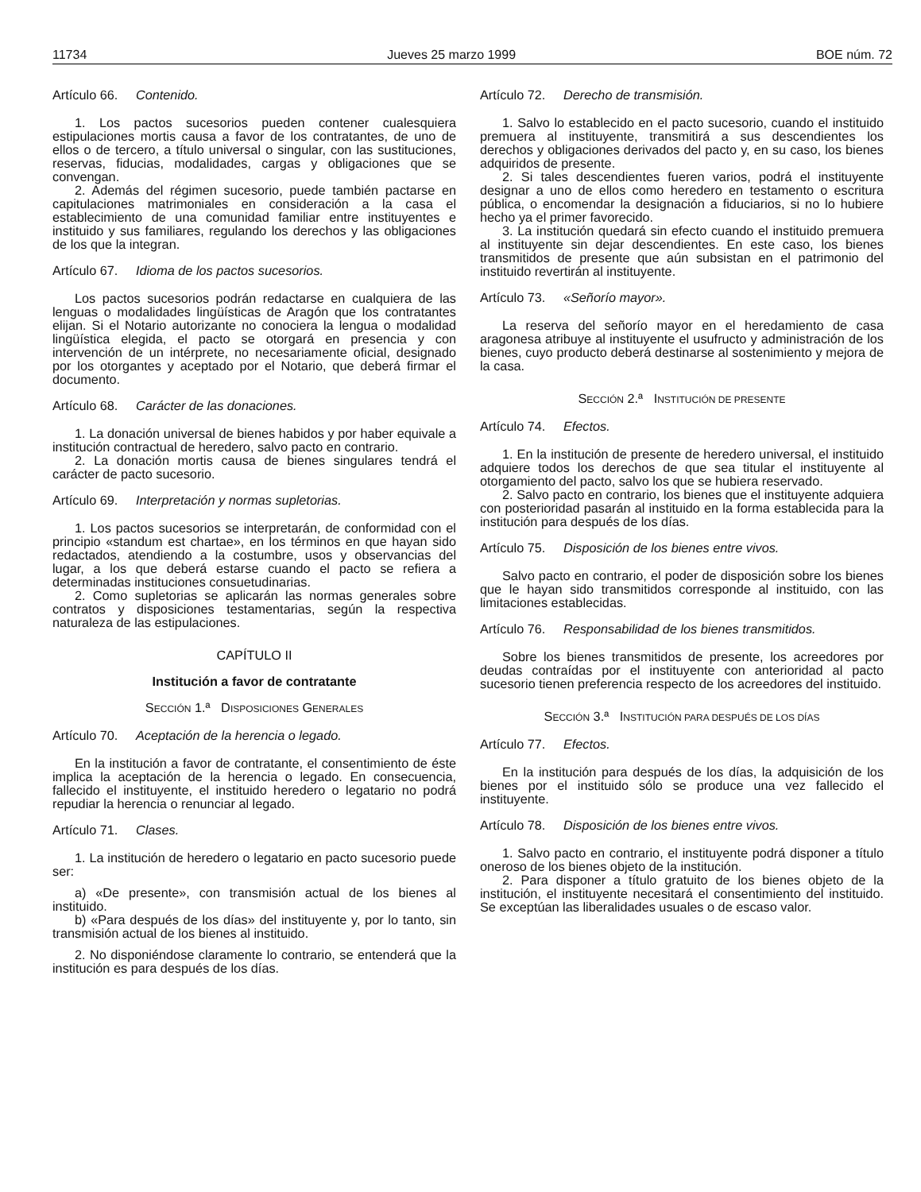11734 Jueves 25 marzo 1999 BOE núm. 72
Artículo 66. Contenido.
1. Los pactos sucesorios pueden contener cualesquiera estipulaciones mortis causa a favor de los contratantes, de uno de ellos o de tercero, a título universal o singular, con las sustituciones, reservas, fiducias, modalidades, cargas y obligaciones que se convengan.
2. Además del régimen sucesorio, puede también pactarse en capitulaciones matrimoniales en consideración a la casa el establecimiento de una comunidad familiar entre instituyentes e instituido y sus familiares, regulando los derechos y las obligaciones de los que la integran.
Artículo 67. Idioma de los pactos sucesorios.
Los pactos sucesorios podrán redactarse en cualquiera de las lenguas o modalidades lingüísticas de Aragón que los contratantes elijan. Si el Notario autorizante no conociera la lengua o modalidad lingüística elegida, el pacto se otorgará en presencia y con intervención de un intérprete, no necesariamente oficial, designado por los otorgantes y aceptado por el Notario, que deberá firmar el documento.
Artículo 68. Carácter de las donaciones.
1. La donación universal de bienes habidos y por haber equivale a institución contractual de heredero, salvo pacto en contrario.
2. La donación mortis causa de bienes singulares tendrá el carácter de pacto sucesorio.
Artículo 69. Interpretación y normas supletorias.
1. Los pactos sucesorios se interpretarán, de conformidad con el principio «standum est chartae», en los términos en que hayan sido redactados, atendiendo a la costumbre, usos y observancias del lugar, a los que deberá estarse cuando el pacto se refiera a determinadas instituciones consuetudinarias.
2. Como supletorias se aplicarán las normas generales sobre contratos y disposiciones testamentarias, según la respectiva naturaleza de las estipulaciones.
CAPÍTULO II
Institución a favor de contratante
SECCIÓN 1.ª DISPOSICIONES GENERALES
Artículo 70. Aceptación de la herencia o legado.
En la institución a favor de contratante, el consentimiento de éste implica la aceptación de la herencia o legado. En consecuencia, fallecido el instituyente, el instituido heredero o legatario no podrá repudiar la herencia o renunciar al legado.
Artículo 71. Clases.
1. La institución de heredero o legatario en pacto sucesorio puede ser:
a) «De presente», con transmisión actual de los bienes al instituido.
b) «Para después de los días» del instituyente y, por lo tanto, sin transmisión actual de los bienes al instituido.
2. No disponiéndose claramente lo contrario, se entenderá que la institución es para después de los días.
Artículo 72. Derecho de transmisión.
1. Salvo lo establecido en el pacto sucesorio, cuando el instituido premuera al instituyente, transmitirá a sus descendientes los derechos y obligaciones derivados del pacto y, en su caso, los bienes adquiridos de presente.
2. Si tales descendientes fueren varios, podrá el instituyente designar a uno de ellos como heredero en testamento o escritura pública, o encomendar la designación a fiduciarios, si no lo hubiere hecho ya el primer favorecido.
3. La institución quedará sin efecto cuando el instituido premuera al instituyente sin dejar descendientes. En este caso, los bienes transmitidos de presente que aún subsistan en el patrimonio del instituido revertirán al instituyente.
Artículo 73. «Señorío mayor».
La reserva del señorío mayor en el heredamiento de casa aragonesa atribuye al instituyente el usufructo y administración de los bienes, cuyo producto deberá destinarse al sostenimiento y mejora de la casa.
SECCIÓN 2.ª INSTITUCIÓN DE PRESENTE
Artículo 74. Efectos.
1. En la institución de presente de heredero universal, el instituido adquiere todos los derechos de que sea titular el instituyente al otorgamiento del pacto, salvo los que se hubiera reservado.
2. Salvo pacto en contrario, los bienes que el instituyente adquiera con posterioridad pasarán al instituido en la forma establecida para la institución para después de los días.
Artículo 75. Disposición de los bienes entre vivos.
Salvo pacto en contrario, el poder de disposición sobre los bienes que le hayan sido transmitidos corresponde al instituido, con las limitaciones establecidas.
Artículo 76. Responsabilidad de los bienes transmitidos.
Sobre los bienes transmitidos de presente, los acreedores por deudas contraídas por el instituyente con anterioridad al pacto sucesorio tienen preferencia respecto de los acreedores del instituido.
SECCIÓN 3.ª INSTITUCIÓN PARA DESPUÉS DE LOS DÍAS
Artículo 77. Efectos.
En la institución para después de los días, la adquisición de los bienes por el instituido sólo se produce una vez fallecido el instituyente.
Artículo 78. Disposición de los bienes entre vivos.
1. Salvo pacto en contrario, el instituyente podrá disponer a título oneroso de los bienes objeto de la institución.
2. Para disponer a título gratuito de los bienes objeto de la institución, el instituyente necesitará el consentimiento del instituido. Se exceptúan las liberalidades usuales o de escaso valor.